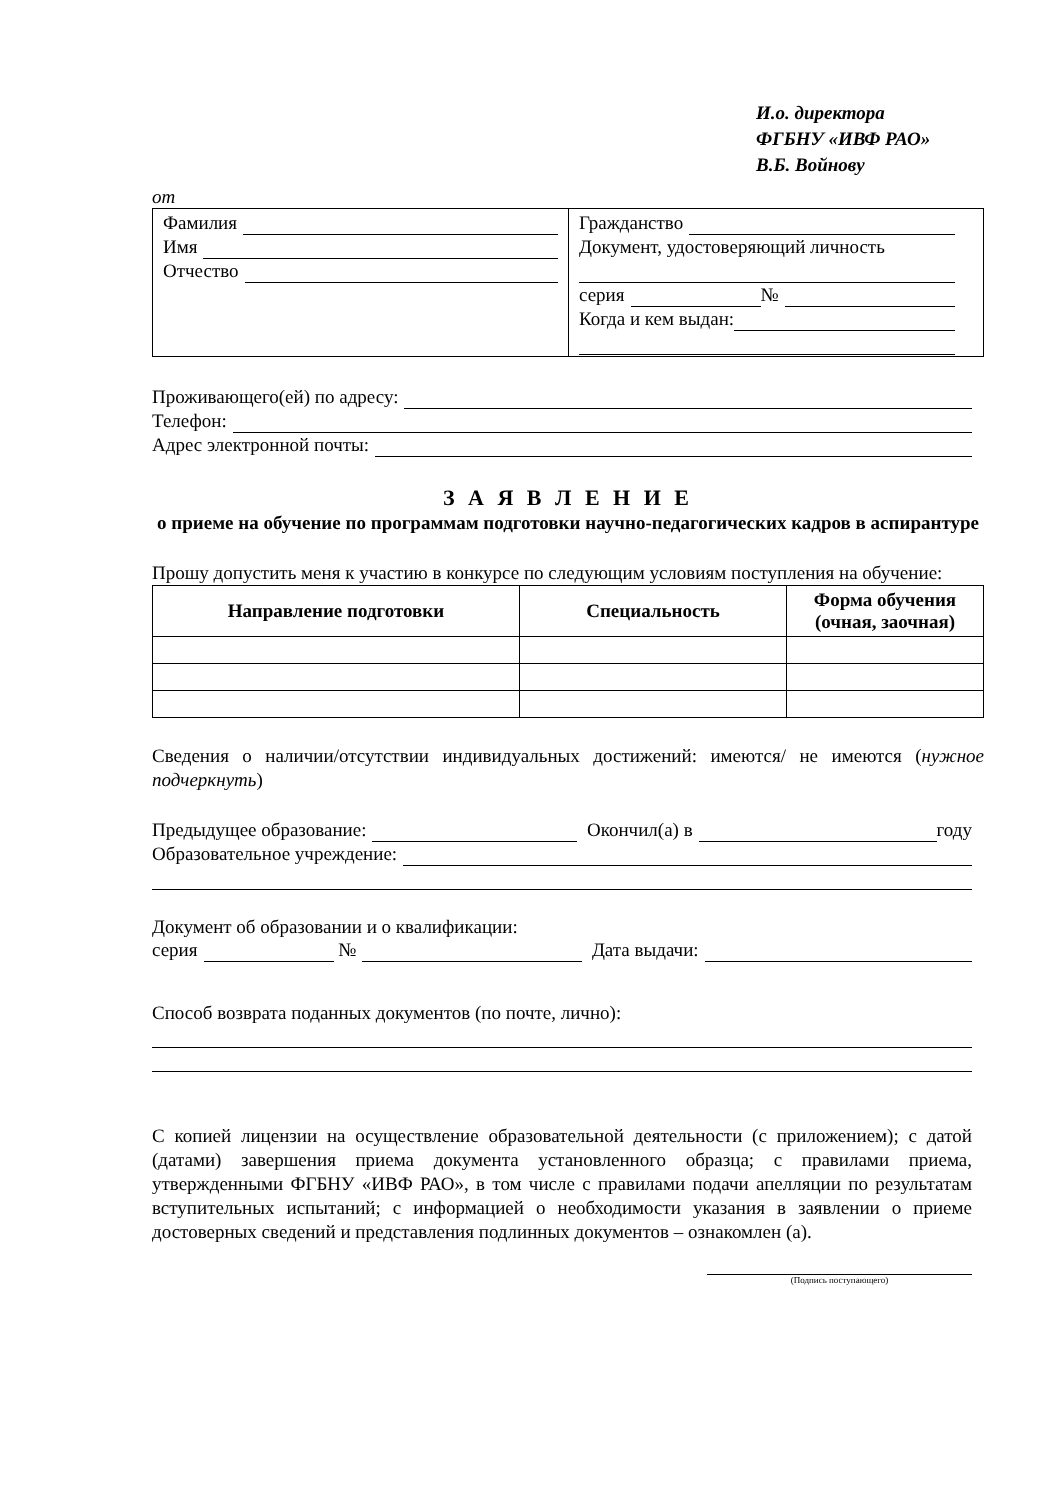И.о. директора
ФГБНУ «ИВФ РАО»
В.Б. Войнову
от
Фамилия
Имя
Отчество
Гражданство
Документ, удостоверяющий личность
серия №
Когда и кем выдан:
Проживающего(ей) по адресу:
Телефон:
Адрес электронной почты:
З А Я В Л Е Н И Е
о приеме на обучение по программам подготовки научно-педагогических кадров в аспирантуре
Прошу допустить меня к участию в конкурсе по следующим условиям поступления на обучение:
| Направление подготовки | Специальность | Форма обучения (очная, заочная) |
| --- | --- | --- |
Сведения о наличии/отсутствии индивидуальных достижений: имеются/ не имеются (нужное подчеркнуть)
Предыдущее образование: Окончил(а) в году
Образовательное учреждение:
Документ об образовании и о квалификации:
серия № Дата выдачи:
Способ возврата поданных документов (по почте, лично):
С копией лицензии на осуществление образовательной деятельности (с приложением); с датой (датами) завершения приема документа установленного образца; с правилами приема, утвержденными ФГБНУ «ИВФ РАО», в том числе с правилами подачи апелляции по результатам вступительных испытаний; с информацией о необходимости указания в заявлении о приеме достоверных сведений и представления подлинных документов – ознакомлен (а).
(Подпись поступающего)